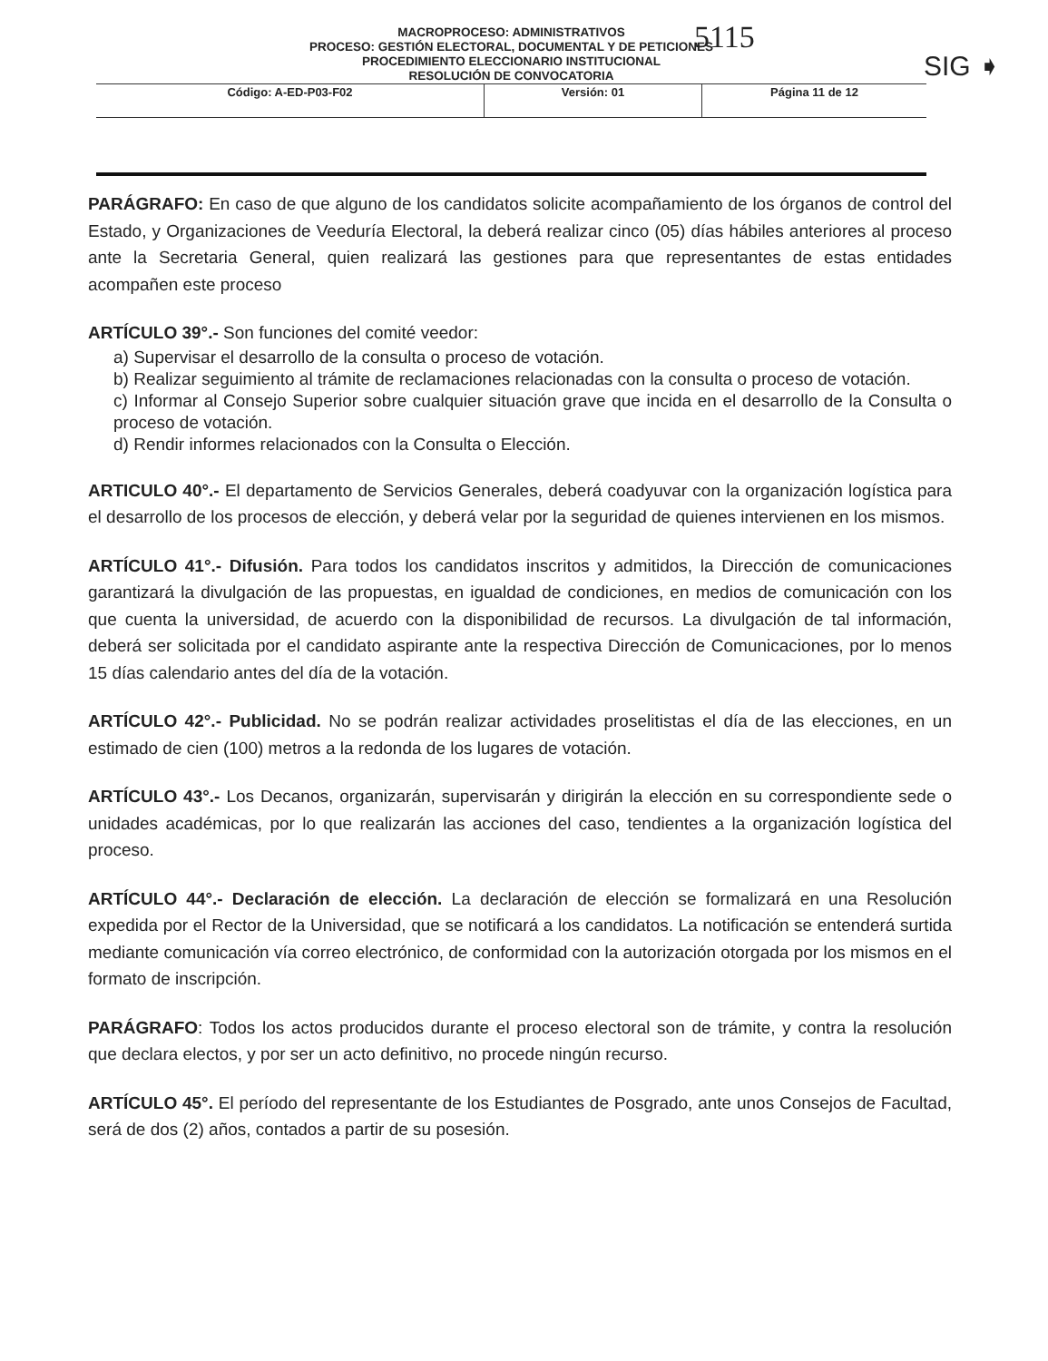5115
SIG ➧
MACROPROCESO: ADMINISTRATIVOS
PROCESO: GESTIÓN ELECTORAL, DOCUMENTAL Y DE PETICIONES
PROCEDIMIENTO ELECCIONARIO INSTITUCIONAL
RESOLUCIÓN DE CONVOCATORIA
| Código: A-ED-P03-F02 | Versión: 01 | Página 11 de 12 |
PARÁGRAFO: En caso de que alguno de los candidatos solicite acompañamiento de los órganos de control del Estado, y Organizaciones de Veeduría Electoral, la deberá realizar cinco (05) días hábiles anteriores al proceso ante la Secretaria General, quien realizará las gestiones para que representantes de estas entidades acompañen este proceso
ARTÍCULO 39°.- Son funciones del comité veedor:
a) Supervisar el desarrollo de la consulta o proceso de votación.
b) Realizar seguimiento al trámite de reclamaciones relacionadas con la consulta o proceso de votación.
c) Informar al Consejo Superior sobre cualquier situación grave que incida en el desarrollo de la Consulta o proceso de votación.
d) Rendir informes relacionados con la Consulta o Elección.
ARTICULO 40°.- El departamento de Servicios Generales, deberá coadyuvar con la organización logística para el desarrollo de los procesos de elección, y deberá velar por la seguridad de quienes intervienen en los mismos.
ARTÍCULO 41°.- Difusión. Para todos los candidatos inscritos y admitidos, la Dirección de comunicaciones garantizará la divulgación de las propuestas, en igualdad de condiciones, en medios de comunicación con los que cuenta la universidad, de acuerdo con la disponibilidad de recursos. La divulgación de tal información, deberá ser solicitada por el candidato aspirante ante la respectiva Dirección de Comunicaciones, por lo menos 15 días calendario antes del día de la votación.
ARTÍCULO 42°.- Publicidad. No se podrán realizar actividades proselitistas el día de las elecciones, en un estimado de cien (100) metros a la redonda de los lugares de votación.
ARTÍCULO 43°.- Los Decanos, organizarán, supervisarán y dirigirán la elección en su correspondiente sede o unidades académicas, por lo que realizarán las acciones del caso, tendientes a la organización logística del proceso.
ARTÍCULO 44°.- Declaración de elección. La declaración de elección se formalizará en una Resolución expedida por el Rector de la Universidad, que se notificará a los candidatos. La notificación se entenderá surtida mediante comunicación vía correo electrónico, de conformidad con la autorización otorgada por los mismos en el formato de inscripción.
PARÁGRAFO: Todos los actos producidos durante el proceso electoral son de trámite, y contra la resolución que declara electos, y por ser un acto definitivo, no procede ningún recurso.
ARTÍCULO 45°. El período del representante de los Estudiantes de Posgrado, ante unos Consejos de Facultad, será de dos (2) años, contados a partir de su posesión.